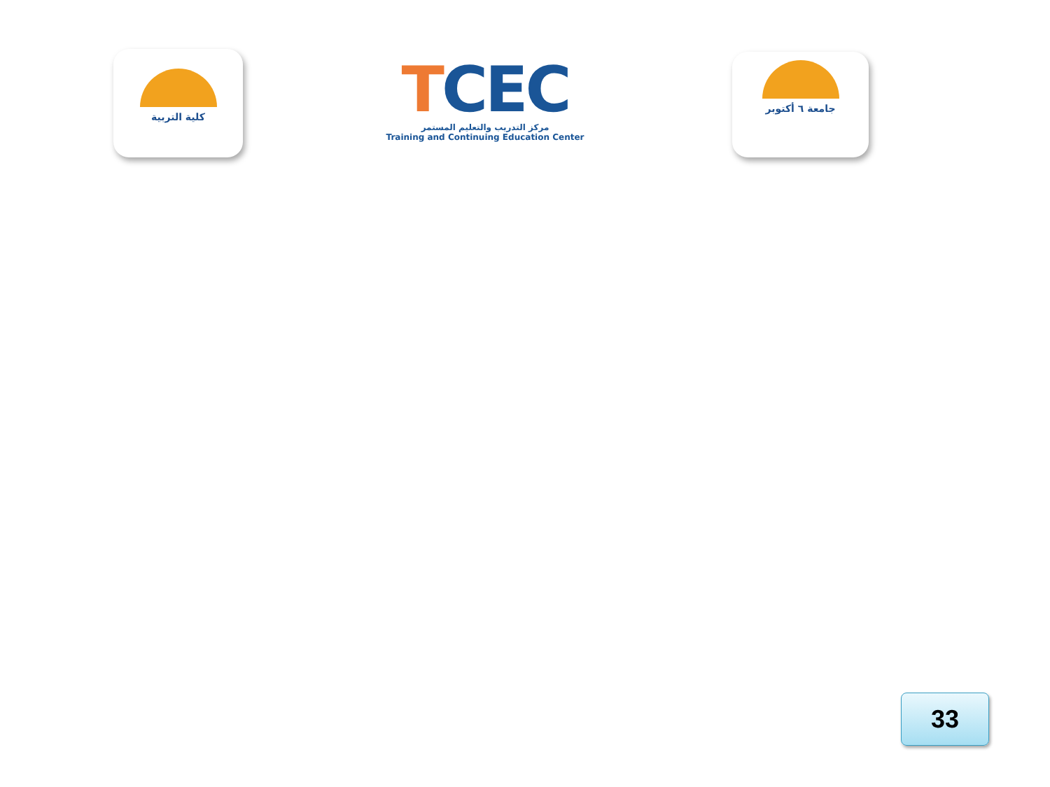كلية التربية
TCEC
مركز التدريب والتعليم المستمر
Training and Continuing Education Center
جامعة ٦ أكتوبر
33